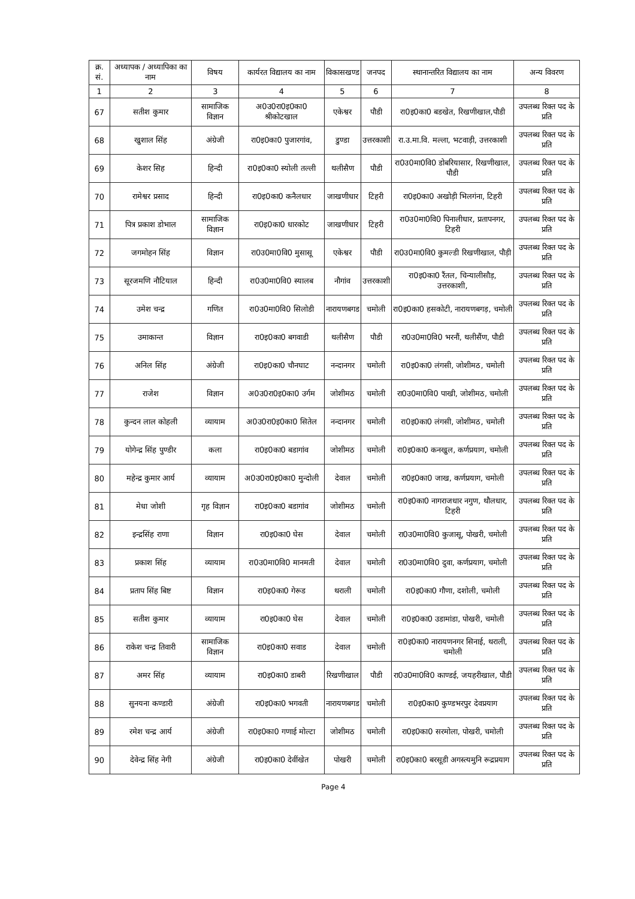| क्र. सं. | अध्यापक / अध्यापिका का नाम | विषय | कार्यरत विद्यालय का नाम | विकासखण्ड | जनपद | स्थानान्तरित विद्यालय का नाम | अन्य विवरण |
| --- | --- | --- | --- | --- | --- | --- | --- |
| 1 | 2 | 3 | 4 | 5 | 6 | 7 | 8 |
| 67 | सतीश कुमार | सामाजिक विज्ञान | अ0उ0रा0इ0का0 श्रीकोटखाल | एकेश्वर | पौडी | रा0इ0का0 बडखेत, रिखणीखाल,पौडी | उपलब्ध रिक्त पद के प्रति |
| 68 | खुशाल सिंह | अंग्रेजी | रा0इ0का0 पुजारगांव, | डुण्डा | उत्तरकाशी | रा.उ.मा.वि. मल्ला, भटवाड़ी, उत्तरकाशी | उपलब्ध रिक्त पद के प्रति |
| 69 | केशर सिह | हिन्दी | रा0इ0का0 स्योली तल्ली | थलीसैण | पौडी | रा0उ0मा0वि0 डोबरियासार, रिखणीखाल, पौडी | उपलब्ध रिक्त पद के प्रति |
| 70 | रामेश्वर प्रसाद | हिन्दी | रा0इ0का0 कनैलधार | जाखणीधार | टिहरी | रा0इ0का0 अखोड़ी भिलगंना, टिहरी | उपलब्ध रिक्त पद के प्रति |
| 71 | पित्र प्रकाश डोभाल | सामाजिक विज्ञान | रा0इ0का0 धारकोट | जाखणीधार | टिहरी | रा0उ0मा0वि0 पिनालीधार, प्रतापनगर, टिहरी | उपलब्ध रिक्त पद के प्रति |
| 72 | जगमोहन सिंह | विज्ञान | रा0उ0मा0वि0 मुसासू | एकेश्वर | पौडी | रा0उ0मा0वि0 कुमल्डी रिखणीखाल, पौड़ी | उपलब्ध रिक्त पद के प्रति |
| 73 | सूरजमणि नौटियाल | हिन्दी | रा0उ0मा0वि0 स्यालब | नौगांव | उत्तरकाशी | रा0इ0का0 रैंतल, चिन्यालीसौड़, उत्तरकाशी, | उपलब्ध रिक्त पद के प्रति |
| 74 | उमेश चन्द्र | गणित | रा0उ0मा0वि0 सिलोडी | नारायणबगड | चमोली | रा0इ0का0 हसकोटी, नारायणबगड़, चमोली | उपलब्ध रिक्त पद के प्रति |
| 75 | उमाकान्त | विज्ञान | रा0इ0का0 बगवाडी | थलीसैण | पौडी | रा0उ0मा0वि0 भरनौं, थलीसैंण, पौडी | उपलब्ध रिक्त पद के प्रति |
| 76 | अनिल सिंह | अंग्रेजी | रा0इ0का0 चौनघाट | नन्दानगर | चमोली | रा0इ0का0 लंगसी, जोशीमठ, चमोली | उपलब्ध रिक्त पद के प्रति |
| 77 | राजेश | विज्ञान | अ0उ0रा0इ0का0 उर्गम | जोशीमठ | चमोली | रा0उ0मा0वि0 पाखी, जोशीमठ, चमोली | उपलब्ध रिक्त पद के प्रति |
| 78 | कुन्दन लाल कोहली | व्यायाम | अ0उ0रा0इ0का0 सितेल | नन्दानगर | चमोली | रा0इ0का0 लंगसी, जोशीमठ, चमोली | उपलब्ध रिक्त पद के प्रति |
| 79 | योगेन्द्र सिंह पुण्डीर | कला | रा0इ0का0 बडागांव | जोशीमठ | चमोली | रा0इ0का0 कनखुल, कर्णप्रयाग, चमोली | उपलब्ध रिक्त पद के प्रति |
| 80 | महेन्द्र कुमार आर्य | व्यायाम | अ0उ0रा0इ0का0 मुन्दोली | देवाल | चमोली | रा0इ0का0 जाख, कर्णप्रयाग, चमोली | उपलब्ध रिक्त पद के प्रति |
| 81 | मेधा जोशी | गृह विज्ञान | रा0इ0का0 बडागांव | जोशीमठ | चमोली | रा0इ0का0 नागराजधार नगुण, थौलधार, टिहरी | उपलब्ध रिक्त पद के प्रति |
| 82 | इन्द्रसिंह राणा | विज्ञान | रा0इ0का0 घेस | देवाल | चमोली | रा0उ0मा0वि0 कुजासू, पोखरी, चमोली | उपलब्ध रिक्त पद के प्रति |
| 83 | प्रकाश सिंह | व्यायाम | रा0उ0मा0वि0 मानमती | देवाल | चमोली | रा0उ0मा0वि0 दुवा, कर्णप्रयाग, चमोली | उपलब्ध रिक्त पद के प्रति |
| 84 | प्रताप सिंह बिष्ट | विज्ञान | रा0इ0का0 गेरूड | थराली | चमोली | रा0इ0का0 गौणा, दशोली, चमोली | उपलब्ध रिक्त पद के प्रति |
| 85 | सतीश कुमार | व्यायाम | रा0इ0का0 घेस | देवाल | चमोली | रा0इ0का0 उडामांडा, पोखरी, चमोली | उपलब्ध रिक्त पद के प्रति |
| 86 | राकेश चन्द्र तिवारी | सामाजिक विज्ञान | रा0इ0का0 सवाड | देवाल | चमोली | रा0इ0का0 नारायणनगर सिनाई, थराली, चमोली | उपलब्ध रिक्त पद के प्रति |
| 87 | अमर सिंह | व्यायाम | रा0इ0का0 डाबरी | रिखणीखाल | पौडी | रा0उ0मा0वि0 काण्डई, जयहरीखाल, पौडी | उपलब्ध रिक्त पद के प्रति |
| 88 | सुनयना कण्डारी | अंग्रेजी | रा0इ0का0 भगवती | नारायणबगड | चमोली | रा0इ0का0 कुण्डभरपुर देवप्रयाग | उपलब्ध रिक्त पद के प्रति |
| 89 | रमेश चन्द्र आर्य | अंग्रेजी | रा0इ0का0 गणाई मोल्टा | जोशीमठ | चमोली | रा0इ0का0 सरमोला, पोखरी, चमोली | उपलब्ध रिक्त पद के प्रति |
| 90 | देवेन्द्र सिंह नेगी | अंग्रेजी | रा0इ0का0 देवींखेत | पोखरी | चमोली | रा0इ0का0 बरसूडी अगस्त्यमुनि रूद्रप्रयाग | उपलब्ध रिक्त पद के प्रति |
Page 4